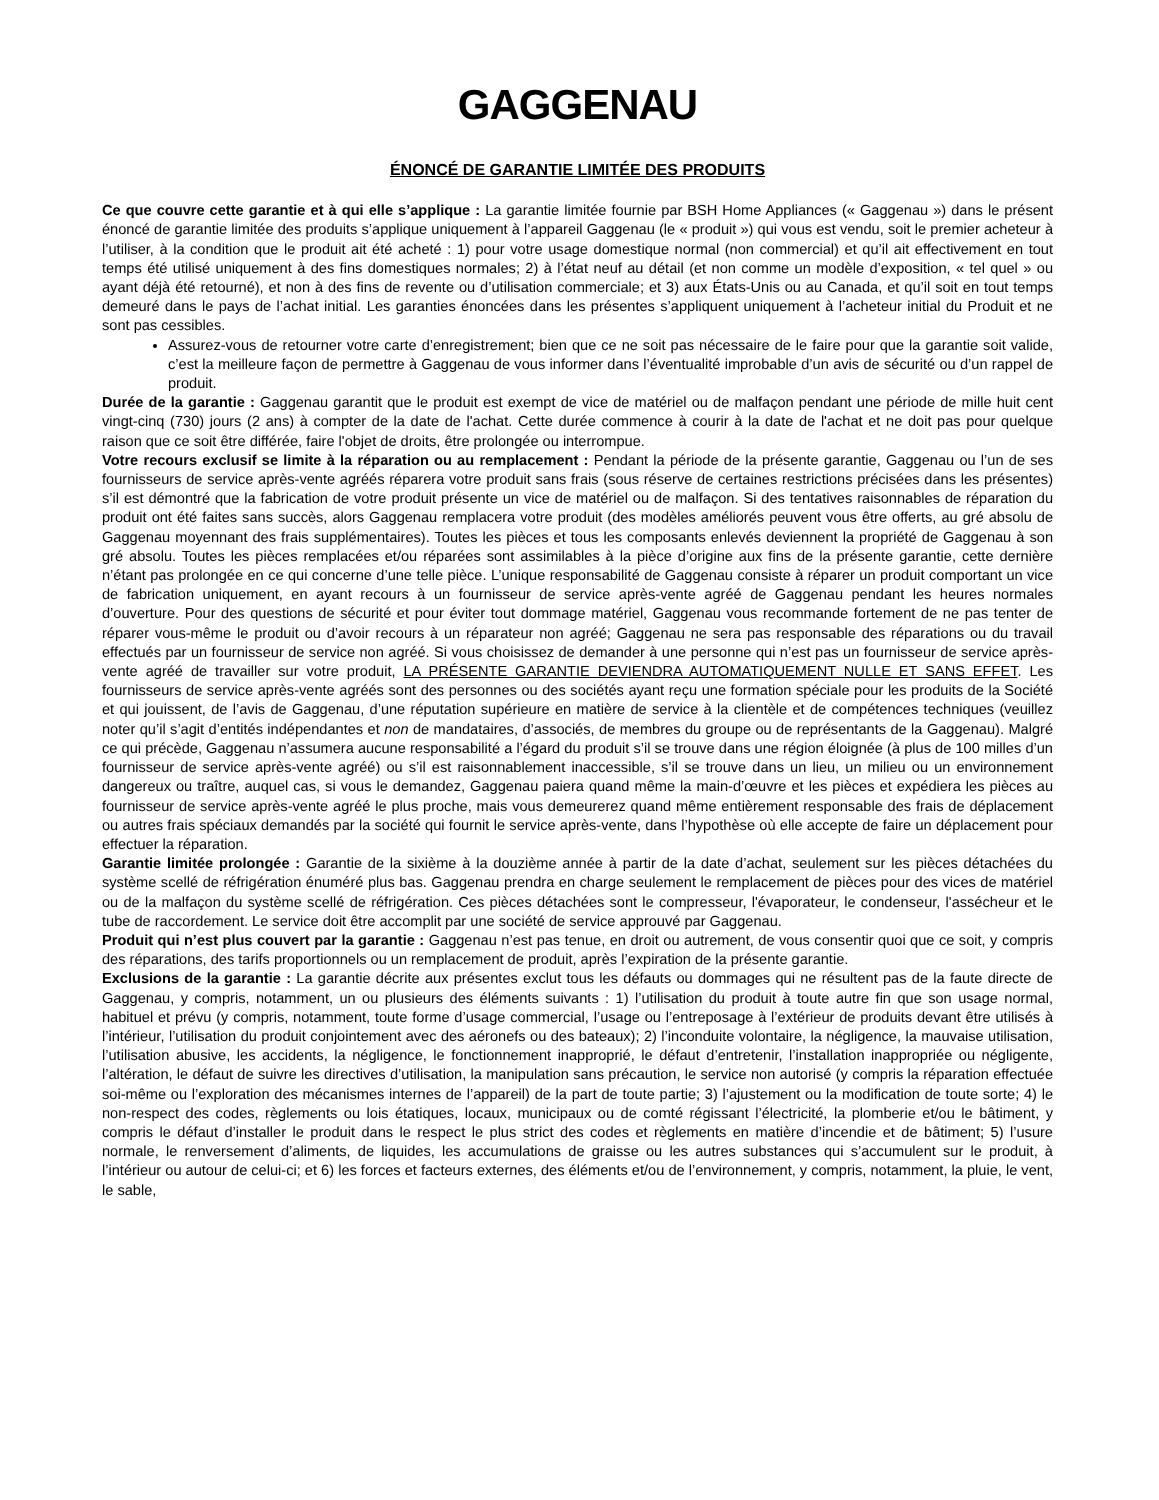GAGGENAU
ÉNONCÉ DE GARANTIE LIMITÉE DES PRODUITS
Ce que couvre cette garantie et à qui elle s’applique : La garantie limitée fournie par BSH Home Appliances (« Gaggenau ») dans le présent énoncé de garantie limitée des produits s’applique uniquement à l’appareil Gaggenau (le « produit ») qui vous est vendu, soit le premier acheteur à l’utiliser, à la condition que le produit ait été acheté : 1) pour votre usage domestique normal (non commercial) et qu’il ait effectivement en tout temps été utilisé uniquement à des fins domestiques normales; 2) à l’état neuf au détail (et non comme un modèle d’exposition, « tel quel » ou ayant déjà été retourné), et non à des fins de revente ou d’utilisation commerciale; et 3) aux États-Unis ou au Canada, et qu’il soit en tout temps demeuré dans le pays de l’achat initial. Les garanties énoncées dans les présentes s’appliquent uniquement à l’acheteur initial du Produit et ne sont pas cessibles.
Assurez-vous de retourner votre carte d’enregistrement; bien que ce ne soit pas nécessaire de le faire pour que la garantie soit valide, c’est la meilleure façon de permettre à Gaggenau de vous informer dans l’éventualité improbable d’un avis de sécurité ou d’un rappel de produit.
Durée de la garantie : Gaggenau garantit que le produit est exempt de vice de matériel ou de malfaçon pendant une période de mille huit cent vingt-cinq (730) jours (2 ans) à compter de la date de l'achat. Cette durée commence à courir à la date de l'achat et ne doit pas pour quelque raison que ce soit être différée, faire l'objet de droits, être prolongée ou interrompue.
Votre recours exclusif se limite à la réparation ou au remplacement : Pendant la période de la présente garantie, Gaggenau ou l’un de ses fournisseurs de service après-vente agréés réparera votre produit sans frais (sous réserve de certaines restrictions précisées dans les présentes) s’il est démontré que la fabrication de votre produit présente un vice de matériel ou de malfaçon. Si des tentatives raisonnables de réparation du produit ont été faites sans succès, alors Gaggenau remplacera votre produit (des modèles améliorés peuvent vous être offerts, au gré absolu de Gaggenau moyennant des frais supplémentaires). Toutes les pièces et tous les composants enlevés deviennent la propriété de Gaggenau à son gré absolu. Toutes les pièces remplacées et/ou réparées sont assimilables à la pièce d’origine aux fins de la présente garantie, cette dernière n’étant pas prolongée en ce qui concerne d’une telle pièce. L’unique responsabilité de Gaggenau consiste à réparer un produit comportant un vice de fabrication uniquement, en ayant recours à un fournisseur de service après-vente agréé de Gaggenau pendant les heures normales d’ouverture. Pour des questions de sécurité et pour éviter tout dommage matériel, Gaggenau vous recommande fortement de ne pas tenter de réparer vous-même le produit ou d’avoir recours à un réparateur non agréé; Gaggenau ne sera pas responsable des réparations ou du travail effectués par un fournisseur de service non agréé. Si vous choisissez de demander à une personne qui n’est pas un fournisseur de service après-vente agréé de travailler sur votre produit, LA PRÉSENTE GARANTIE DEVIENDRA AUTOMATIQUEMENT NULLE ET SANS EFFET. Les fournisseurs de service après-vente agréés sont des personnes ou des sociétés ayant reçu une formation spéciale pour les produits de la Société et qui jouissent, de l’avis de Gaggenau, d’une réputation supérieure en matière de service à la clientèle et de compétences techniques (veuillez noter qu’il s’agit d’entités indépendantes et non de mandataires, d’associés, de membres du groupe ou de représentants de la Gaggenau). Malgré ce qui précède, Gaggenau n’assumera aucune responsabilité a l’égard du produit s’il se trouve dans une région éloignée (à plus de 100 milles d’un fournisseur de service après-vente agréé) ou s’il est raisonnablement inaccessible, s’il se trouve dans un lieu, un milieu ou un environnement dangereux ou traître, auquel cas, si vous le demandez, Gaggenau paiera quand même la main-d’œuvre et les pièces et expédiera les pièces au fournisseur de service après-vente agréé le plus proche, mais vous demeurerez quand même entièrement responsable des frais de déplacement ou autres frais spéciaux demandés par la société qui fournit le service après-vente, dans l’hypothèse où elle accepte de faire un déplacement pour effectuer la réparation.
Garantie limitée prolongée : Garantie de la sixième à la douzième année à partir de la date d’achat, seulement sur les pièces détachées du système scellé de réfrigération énuméré plus bas. Gaggenau prendra en charge seulement le remplacement de pièces pour des vices de matériel ou de la malfaçon du système scellé de réfrigération. Ces pièces détachées sont le compresseur, l'évaporateur, le condenseur, l'assécheur et le tube de raccordement. Le service doit être accomplit par une société de service approuvé par Gaggenau.
Produit qui n’est plus couvert par la garantie : Gaggenau n’est pas tenue, en droit ou autrement, de vous consentir quoi que ce soit, y compris des réparations, des tarifs proportionnels ou un remplacement de produit, après l’expiration de la présente garantie.
Exclusions de la garantie : La garantie décrite aux présentes exclut tous les défauts ou dommages qui ne résultent pas de la faute directe de Gaggenau, y compris, notamment, un ou plusieurs des éléments suivants : 1) l’utilisation du produit à toute autre fin que son usage normal, habituel et prévu (y compris, notamment, toute forme d’usage commercial, l’usage ou l’entreposage à l’extérieur de produits devant être utilisés à l’intérieur, l’utilisation du produit conjointement avec des aéronefs ou des bateaux); 2) l’inconduite volontaire, la négligence, la mauvaise utilisation, l’utilisation abusive, les accidents, la négligence, le fonctionnement inapproprié, le défaut d’entretenir, l’installation inappropriée ou négligente, l’altération, le défaut de suivre les directives d’utilisation, la manipulation sans précaution, le service non autorisé (y compris la réparation effectuée soi-même ou l’exploration des mécanismes internes de l’appareil) de la part de toute partie; 3) l’ajustement ou la modification de toute sorte; 4) le non-respect des codes, règlements ou lois étatiques, locaux, municipaux ou de comté régissant l’électricité, la plomberie et/ou le bâtiment, y compris le défaut d’installer le produit dans le respect le plus strict des codes et règlements en matière d’incendie et de bâtiment; 5) l’usure normale, le renversement d’aliments, de liquides, les accumulations de graisse ou les autres substances qui s’accumulent sur le produit, à l’intérieur ou autour de celui-ci; et 6) les forces et facteurs externes, des éléments et/ou de l’environnement, y compris, notamment, la pluie, le vent, le sable,